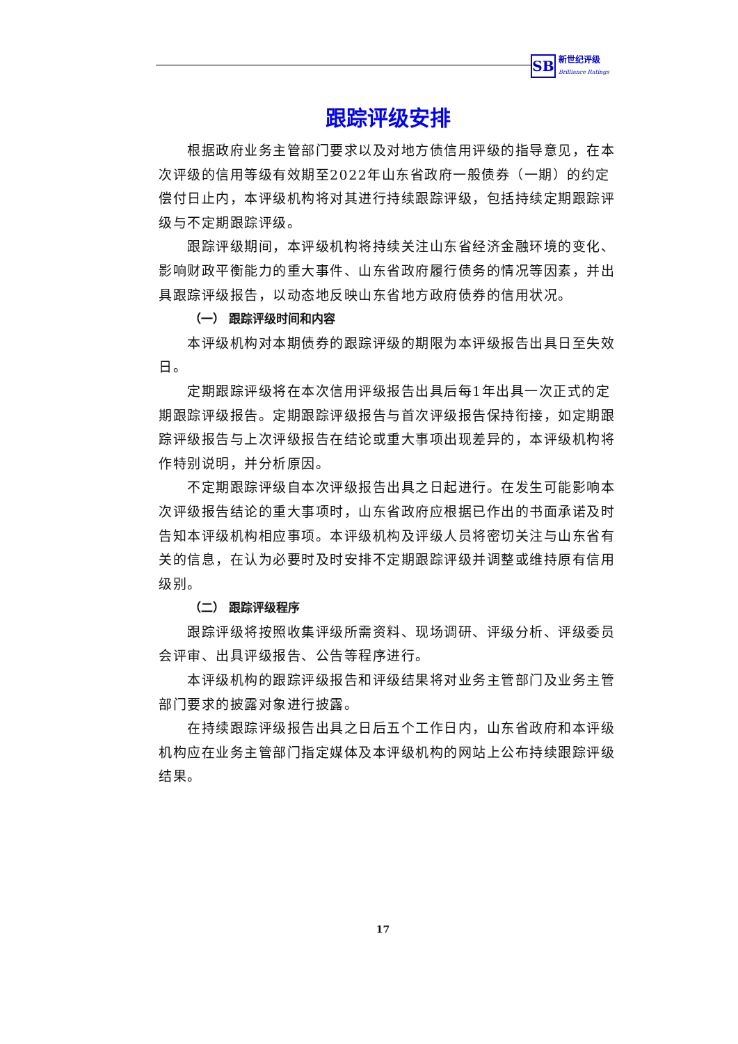SB
新世纪评级
Brilliance Ratings
跟踪评级安排
根据政府业务主管部门要求以及对地方债信用评级的指导意见，在本次评级的信用等级有效期至2022年山东省政府一般债券（一期）的约定偿付日止内，本评级机构将对其进行持续跟踪评级，包括持续定期跟踪评级与不定期跟踪评级。
跟踪评级期间，本评级机构将持续关注山东省经济金融环境的变化、影响财政平衡能力的重大事件、山东省政府履行债务的情况等因素，并出具跟踪评级报告，以动态地反映山东省地方政府债券的信用状况。
（一） 跟踪评级时间和内容
本评级机构对本期债券的跟踪评级的期限为本评级报告出具日至失效日。
定期跟踪评级将在本次信用评级报告出具后每1年出具一次正式的定期跟踪评级报告。定期跟踪评级报告与首次评级报告保持衔接，如定期跟踪评级报告与上次评级报告在结论或重大事项出现差异的，本评级机构将作特别说明，并分析原因。
不定期跟踪评级自本次评级报告出具之日起进行。在发生可能影响本次评级报告结论的重大事项时，山东省政府应根据已作出的书面承诺及时告知本评级机构相应事项。本评级机构及评级人员将密切关注与山东省有关的信息，在认为必要时及时安排不定期跟踪评级并调整或维持原有信用级别。
（二） 跟踪评级程序
跟踪评级将按照收集评级所需资料、现场调研、评级分析、评级委员会评审、出具评级报告、公告等程序进行。
本评级机构的跟踪评级报告和评级结果将对业务主管部门及业务主管部门要求的披露对象进行披露。
在持续跟踪评级报告出具之日后五个工作日内，山东省政府和本评级机构应在业务主管部门指定媒体及本评级机构的网站上公布持续跟踪评级结果。
17